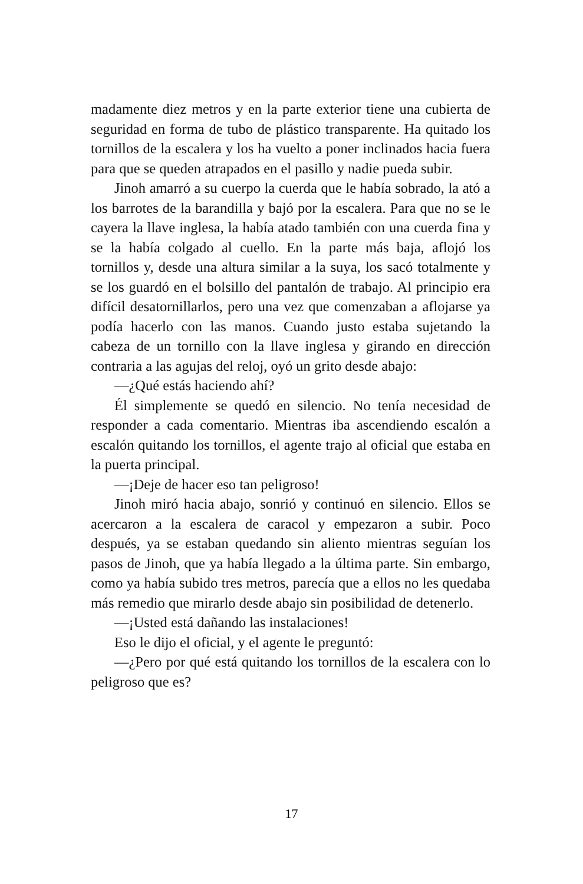madamente diez metros y en la parte exterior tiene una cubierta de seguridad en forma de tubo de plástico transparente. Ha quitado los tornillos de la escalera y los ha vuelto a poner inclinados hacia fuera para que se queden atrapados en el pasillo y nadie pueda subir.
Jinoh amarró a su cuerpo la cuerda que le había sobrado, la ató a los barrotes de la barandilla y bajó por la escalera. Para que no se le cayera la llave inglesa, la había atado también con una cuerda fina y se la había colgado al cuello. En la parte más baja, aflojó los tornillos y, desde una altura similar a la suya, los sacó totalmente y se los guardó en el bolsillo del pantalón de trabajo. Al principio era difícil desatornillarlos, pero una vez que comenzaban a aflojarse ya podía hacerlo con las manos. Cuando justo estaba sujetando la cabeza de un tornillo con la llave inglesa y girando en dirección contraria a las agujas del reloj, oyó un grito desde abajo:
—¿Qué estás haciendo ahí?
Él simplemente se quedó en silencio. No tenía necesidad de responder a cada comentario. Mientras iba ascendiendo escalón a escalón quitando los tornillos, el agente trajo al oficial que estaba en la puerta principal.
—¡Deje de hacer eso tan peligroso!
Jinoh miró hacia abajo, sonrió y continuó en silencio. Ellos se acercaron a la escalera de caracol y empezaron a subir. Poco después, ya se estaban quedando sin aliento mientras seguían los pasos de Jinoh, que ya había llegado a la última parte. Sin embargo, como ya había subido tres metros, parecía que a ellos no les quedaba más remedio que mirarlo desde abajo sin posibilidad de detenerlo.
—¡Usted está dañando las instalaciones!
Eso le dijo el oficial, y el agente le preguntó:
—¿Pero por qué está quitando los tornillos de la escalera con lo peligroso que es?
17